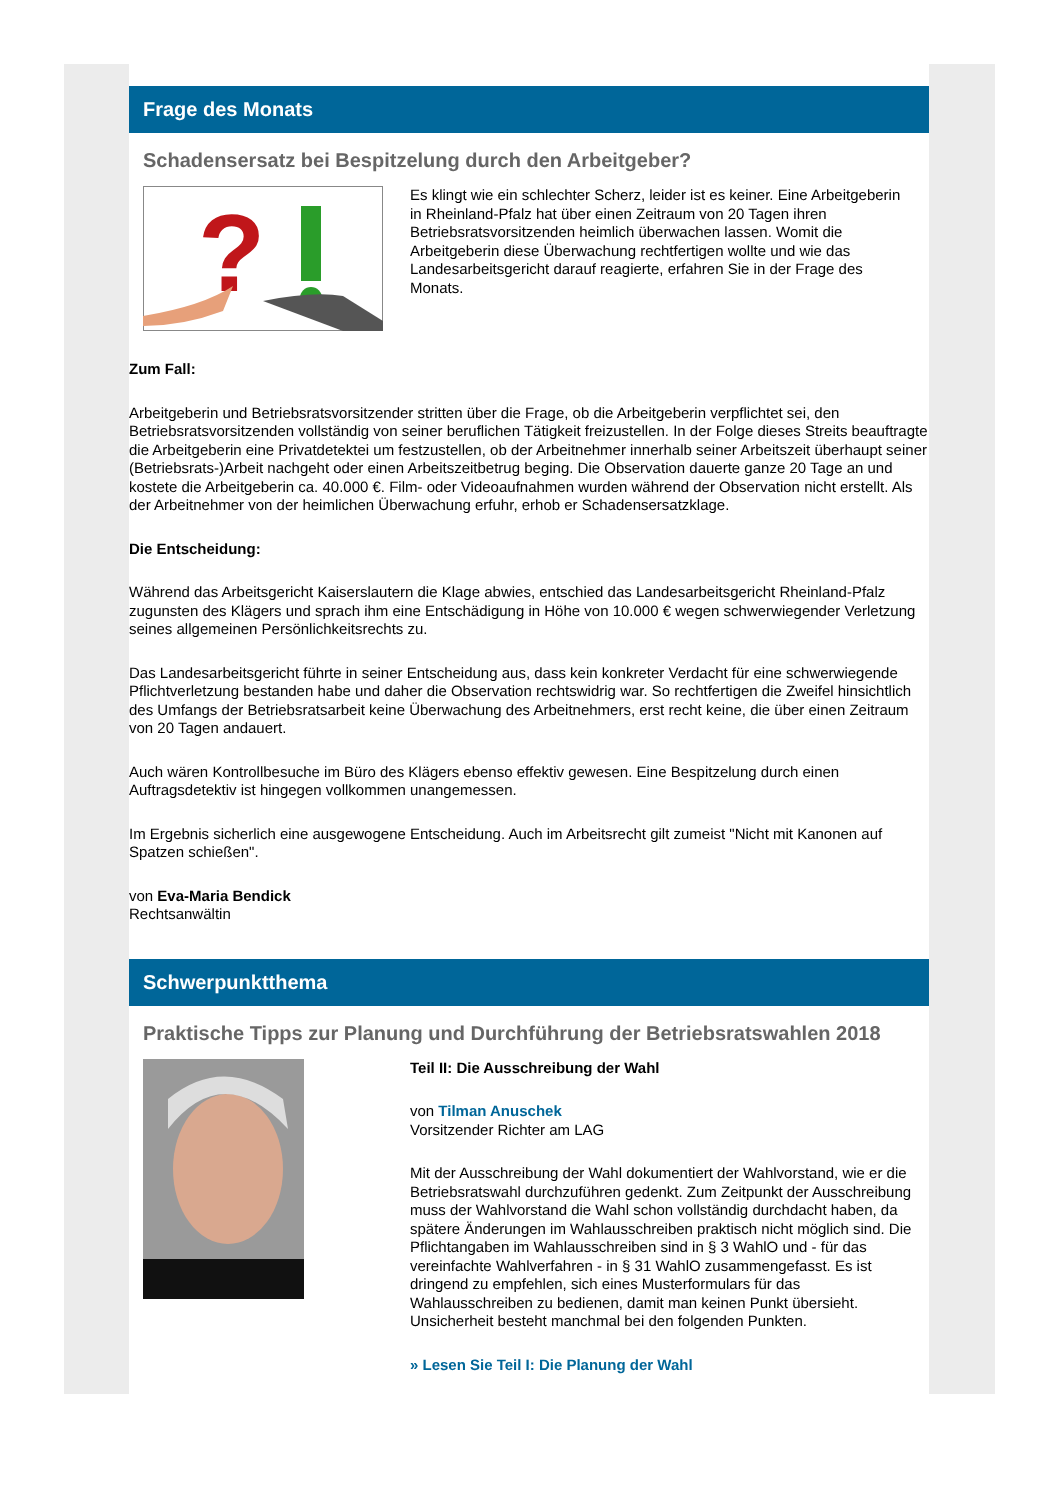Frage des Monats
Schadensersatz bei Bespitzelung durch den Arbeitgeber?
?
Es klingt wie ein schlechter Scherz, leider ist es keiner. Eine Arbeitgeberin in Rheinland-Pfalz hat über einen Zeitraum von 20 Tagen ihren Betriebsratsvorsitzenden heimlich überwachen lassen. Womit die Arbeitgeberin diese Überwachung rechtfertigen wollte und wie das Landesarbeitsgericht darauf reagierte, erfahren Sie in der Frage des Monats.
Zum Fall:
Arbeitgeberin und Betriebsratsvorsitzender stritten über die Frage, ob die Arbeitgeberin verpflichtet sei, den Betriebsratsvorsitzenden vollständig von seiner beruflichen Tätigkeit freizustellen. In der Folge dieses Streits beauftragte die Arbeitgeberin eine Privatdetektei um festzustellen, ob der Arbeitnehmer innerhalb seiner Arbeitszeit überhaupt seiner (Betriebsrats-)Arbeit nachgeht oder einen Arbeitszeitbetrug beging. Die Observation dauerte ganze 20 Tage an und kostete die Arbeitgeberin ca. 40.000 €. Film- oder Videoaufnahmen wurden während der Observation nicht erstellt. Als der Arbeitnehmer von der heimlichen Überwachung erfuhr, erhob er Schadensersatzklage.
Die Entscheidung:
Während das Arbeitsgericht Kaiserslautern die Klage abwies, entschied das Landesarbeitsgericht Rheinland-Pfalz zugunsten des Klägers und sprach ihm eine Entschädigung in Höhe von 10.000 € wegen schwerwiegender Verletzung seines allgemeinen Persönlichkeitsrechts zu.
Das Landesarbeitsgericht führte in seiner Entscheidung aus, dass kein konkreter Verdacht für eine schwerwiegende Pflichtverletzung bestanden habe und daher die Observation rechtswidrig war. So rechtfertigen die Zweifel hinsichtlich des Umfangs der Betriebsratsarbeit keine Überwachung des Arbeitnehmers, erst recht keine, die über einen Zeitraum von 20 Tagen andauert.
Auch wären Kontrollbesuche im Büro des Klägers ebenso effektiv gewesen. Eine Bespitzelung durch einen Auftragsdetektiv ist hingegen vollkommen unangemessen.
Im Ergebnis sicherlich eine ausgewogene Entscheidung. Auch im Arbeitsrecht gilt zumeist "Nicht mit Kanonen auf Spatzen schießen".
von Eva-Maria Bendick
Rechtsanwältin
Schwerpunktthema
Praktische Tipps zur Planung und Durchführung der Betriebsratswahlen 2018
Teil II: Die Ausschreibung der Wahl
von Tilman Anuschek
Vorsitzender Richter am LAG
Mit der Ausschreibung der Wahl dokumentiert der Wahlvorstand, wie er die Betriebsratswahl durchzuführen gedenkt. Zum Zeitpunkt der Ausschreibung muss der Wahlvorstand die Wahl schon vollständig durchdacht haben, da spätere Änderungen im Wahlausschreiben praktisch nicht möglich sind. Die Pflichtangaben im Wahlausschreiben sind in § 3 WahlO und - für das vereinfachte Wahlverfahren - in § 31 WahlO zusammengefasst. Es ist dringend zu empfehlen, sich eines Musterformulars für das Wahlausschreiben zu bedienen, damit man keinen Punkt übersieht. Unsicherheit besteht manchmal bei den folgenden Punkten.
» Lesen Sie Teil I: Die Planung der Wahl